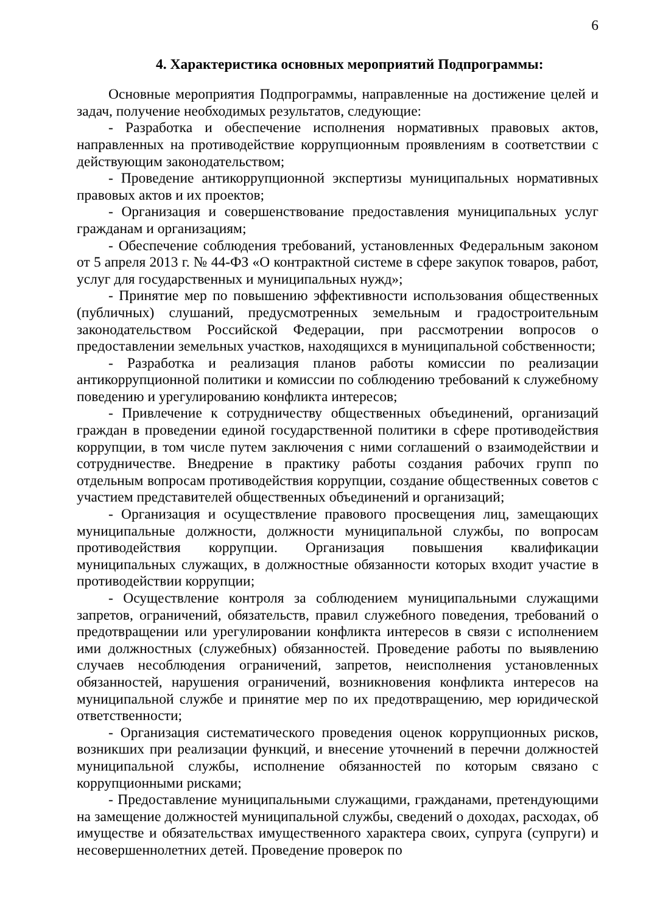6
4. Характеристика основных мероприятий Подпрограммы:
Основные мероприятия Подпрограммы, направленные на достижение целей и задач, получение необходимых результатов, следующие:
- Разработка и обеспечение исполнения нормативных правовых актов, направленных на противодействие коррупционным проявлениям в соответствии с действующим законодательством;
- Проведение антикоррупционной экспертизы муниципальных нормативных правовых актов и их проектов;
- Организация и совершенствование предоставления муниципальных услуг гражданам и организациям;
- Обеспечение соблюдения требований, установленных Федеральным законом от 5 апреля 2013 г. № 44-ФЗ «О контрактной системе в сфере закупок товаров, работ, услуг для государственных и муниципальных нужд»;
- Принятие мер по повышению эффективности использования общественных (публичных) слушаний, предусмотренных земельным и градостроительным законодательством Российской Федерации, при рассмотрении вопросов о предоставлении земельных участков, находящихся в муниципальной собственности;
- Разработка и реализация планов работы комиссии по реализации антикоррупционной политики и комиссии по соблюдению требований к служебному поведению и урегулированию конфликта интересов;
- Привлечение к сотрудничеству общественных объединений, организаций граждан в проведении единой государственной политики в сфере противодействия коррупции, в том числе путем заключения с ними соглашений о взаимодействии и сотрудничестве. Внедрение в практику работы создания рабочих групп по отдельным вопросам противодействия коррупции, создание общественных советов с участием представителей общественных объединений и организаций;
- Организация и осуществление правового просвещения лиц, замещающих муниципальные должности, должности муниципальной службы, по вопросам противодействия коррупции. Организация повышения квалификации муниципальных служащих, в должностные обязанности которых входит участие в противодействии коррупции;
- Осуществление контроля за соблюдением муниципальными служащими запретов, ограничений, обязательств, правил служебного поведения, требований о предотвращении или урегулировании конфликта интересов в связи с исполнением ими должностных (служебных) обязанностей. Проведение работы по выявлению случаев несоблюдения ограничений, запретов, неисполнения установленных обязанностей, нарушения ограничений, возникновения конфликта интересов на муниципальной службе и принятие мер по их предотвращению, мер юридической ответственности;
- Организация систематического проведения оценок коррупционных рисков, возникших при реализации функций, и внесение уточнений в перечни должностей муниципальной службы, исполнение обязанностей по которым связано с коррупционными рисками;
- Предоставление муниципальными служащими, гражданами, претендующими на замещение должностей муниципальной службы, сведений о доходах, расходах, об имуществе и обязательствах имущественного характера своих, супруга (супруги) и несовершеннолетних детей. Проведение проверок по